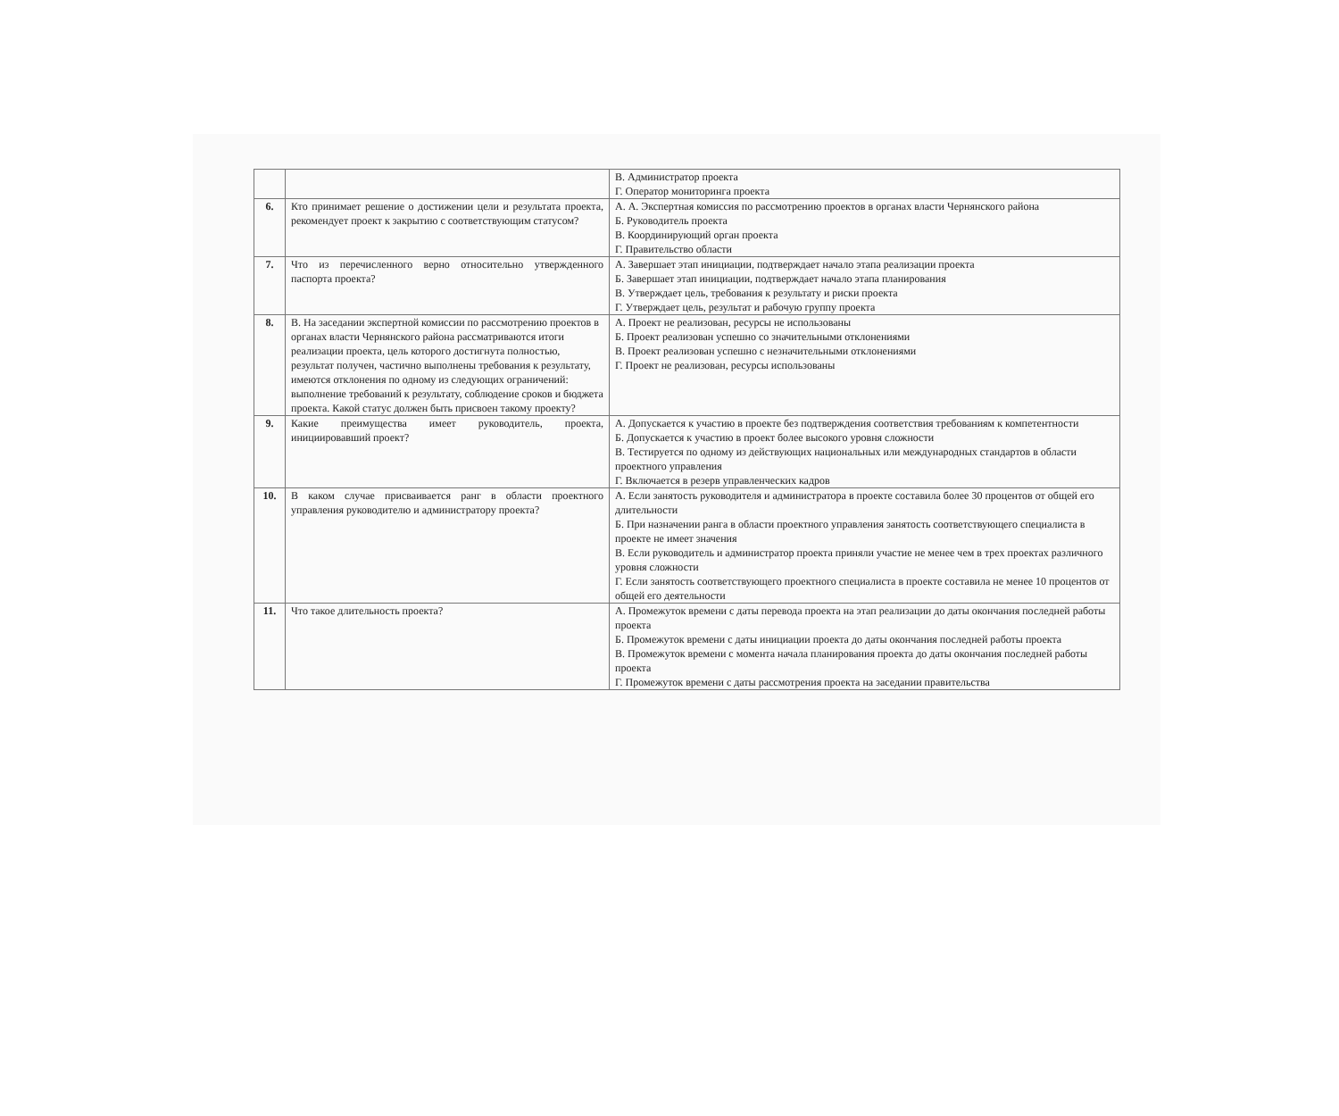| | | В. Администратор проекта Г. Оператор мониторинга проекта |
| 6. | Кто принимает решение о достижении цели и результата проекта, рекомендует проект к закрытию с соответствующим статусом? | А. А. Экспертная комиссия по рассмотрению проектов в органах власти Чернянского района Б. Руководитель проекта В. Координирующий орган проекта Г. Правительство области |
| 7. | Что из перечисленного верно относительно утвержденного паспорта проекта? | А. Завершает этап инициации, подтверждает начало этапа реализации проекта Б. Завершает этап инициации, подтверждает начало этапа планирования В. Утверждает цель, требования к результату и риски проекта Г. Утверждает цель, результат и рабочую группу проекта |
| 8. | В. На заседании экспертной комиссии по рассмотрению проектов в органах власти Чернянского района рассматриваются итоги реализации проекта, цель которого достигнута полностью, результат получен, частично выполнены требования к результату, имеются отклонения по одному из следующих ограничений: выполнение требований к результату, соблюдение сроков и бюджета проекта. Какой статус должен быть присвоен такому проекту? | А. Проект не реализован, ресурсы не использованы Б. Проект реализован успешно со значительными отклонениями В. Проект реализован успешно с незначительными отклонениями Г. Проект не реализован, ресурсы использованы |
| 9. | Какие преимущества имеет руководитель, проекта, инициировавший проект? | А. Допускается к участию в проекте без подтверждения соответствия требованиям к компетентности Б. Допускается к участию в проект более высокого уровня сложности В. Тестируется по одному из действующих национальных или международных стандартов в области проектного управления Г. Включается в резерв управленческих кадров |
| 10. | В каком случае присваивается ранг в области проектного управления руководителю и администратору проекта? | А. Если занятость руководителя и администратора в проекте составила более 30 процентов от общей его длительности Б. При назначении ранга в области проектного управления занятость соответствующего специалиста в проекте не имеет значения В. Если руководитель и администратор проекта приняли участие не менее чем в трех проектах различного уровня сложности Г. Если занятость соответствующего проектного специалиста в проекте составила не менее 10 процентов от общей его деятельности |
| 11. | Что такое длительность проекта? | А. Промежуток времени с даты перевода проекта на этап реализации до даты окончания последней работы проекта Б. Промежуток времени с даты инициации проекта до даты окончания последней работы проекта В. Промежуток времени с момента начала планирования проекта до даты окончания последней работы проекта Г. Промежуток времени с даты рассмотрения проекта на заседании правительства |